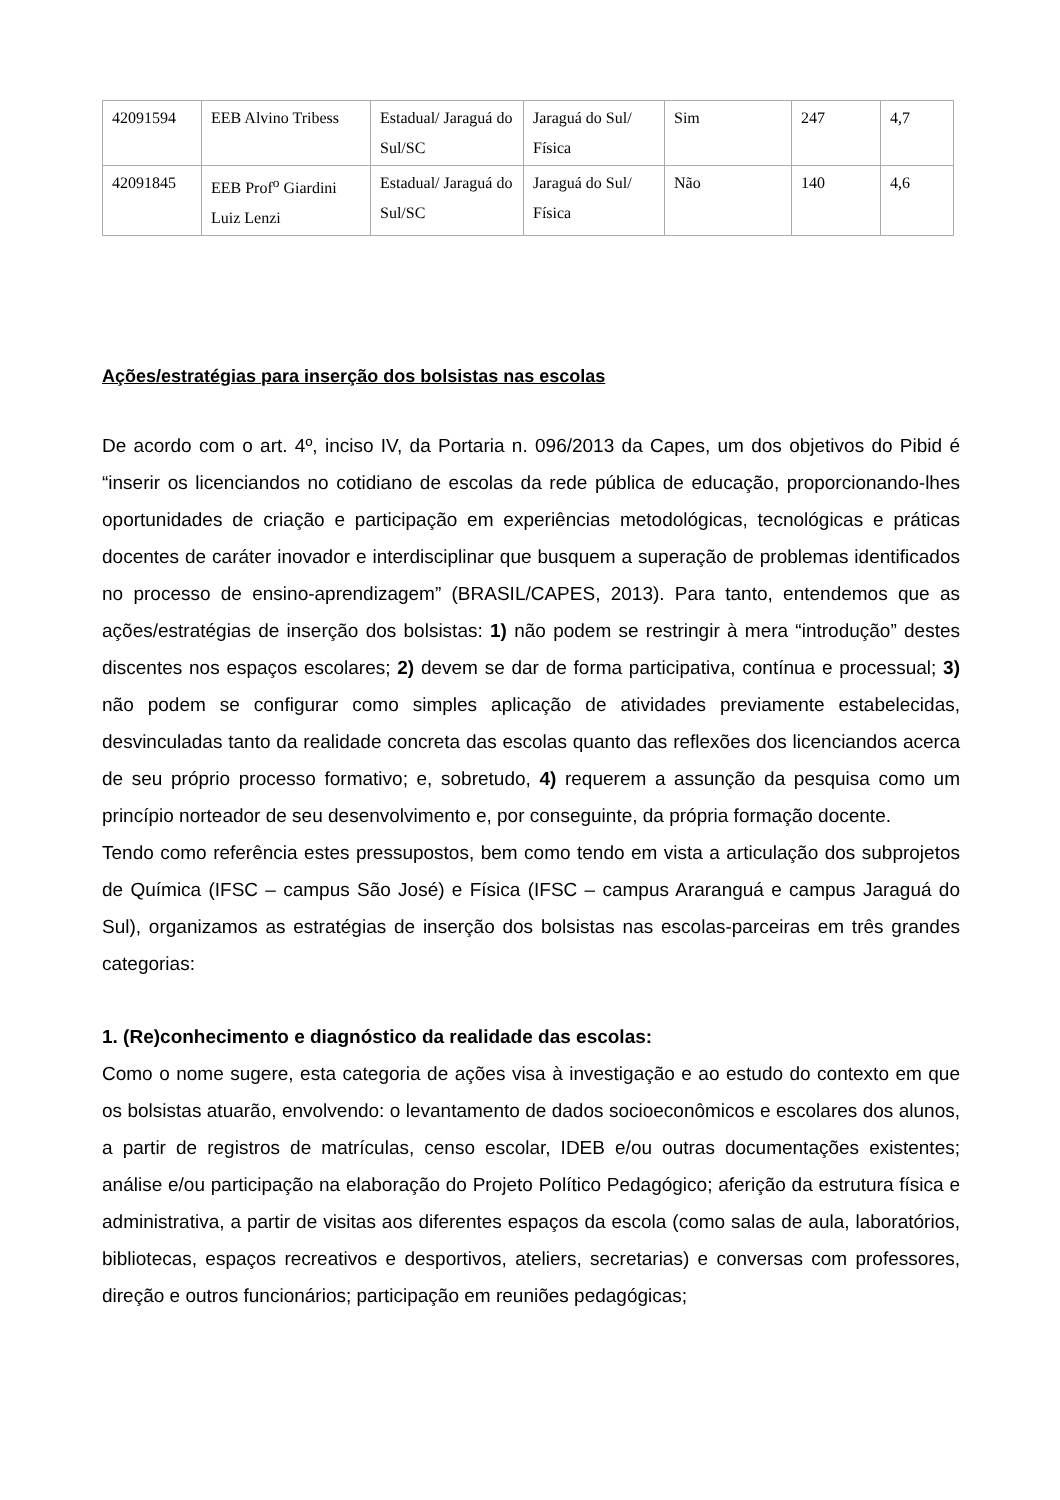| 42091594 | EEB Alvino Tribess | Estadual/ Jaraguá do Sul/SC | Jaraguá do Sul/ Física | Sim | 247 | 4,7 |
| 42091845 | EEB Prof<sup>o</sup> Giardini Luiz Lenzi | Estadual/ Jaraguá do Sul/SC | Jaraguá do Sul/ Física | Não | 140 | 4,6 |
Ações/estratégias para inserção dos bolsistas nas escolas
De acordo com o art. 4º, inciso IV, da Portaria n. 096/2013 da Capes, um dos objetivos do Pibid é “inserir os licenciandos no cotidiano de escolas da rede pública de educação, proporcionando-lhes oportunidades de criação e participação em experiências metodológicas, tecnológicas e práticas docentes de caráter inovador e interdisciplinar que busquem a superação de problemas identificados no processo de ensino-aprendizagem” (BRASIL/CAPES, 2013). Para tanto, entendemos que as ações/estratégias de inserção dos bolsistas: 1) não podem se restringir à mera “introdução” destes discentes nos espaços escolares; 2) devem se dar de forma participativa, contínua e processual; 3) não podem se configurar como simples aplicação de atividades previamente estabelecidas, desvinculadas tanto da realidade concreta das escolas quanto das reflexões dos licenciandos acerca de seu próprio processo formativo; e, sobretudo, 4) requerem a assunção da pesquisa como um princípio norteador de seu desenvolvimento e, por conseguinte, da própria formação docente.
Tendo como referência estes pressupostos, bem como tendo em vista a articulação dos subprojetos de Química (IFSC – campus São José) e Física (IFSC – campus Araranguá e campus Jaraguá do Sul), organizamos as estratégias de inserção dos bolsistas nas escolas-parceiras em três grandes categorias:
1. (Re)conhecimento e diagnóstico da realidade das escolas:
Como o nome sugere, esta categoria de ações visa à investigação e ao estudo do contexto em que os bolsistas atuarão, envolvendo: o levantamento de dados socioeconômicos e escolares dos alunos, a partir de registros de matrículas, censo escolar, IDEB e/ou outras documentações existentes; análise e/ou participação na elaboração do Projeto Político Pedagógico; aferição da estrutura física e administrativa, a partir de visitas aos diferentes espaços da escola (como salas de aula, laboratórios, bibliotecas, espaços recreativos e desportivos, ateliers, secretarias) e conversas com professores, direção e outros funcionários; participação em reuniões pedagógicas;